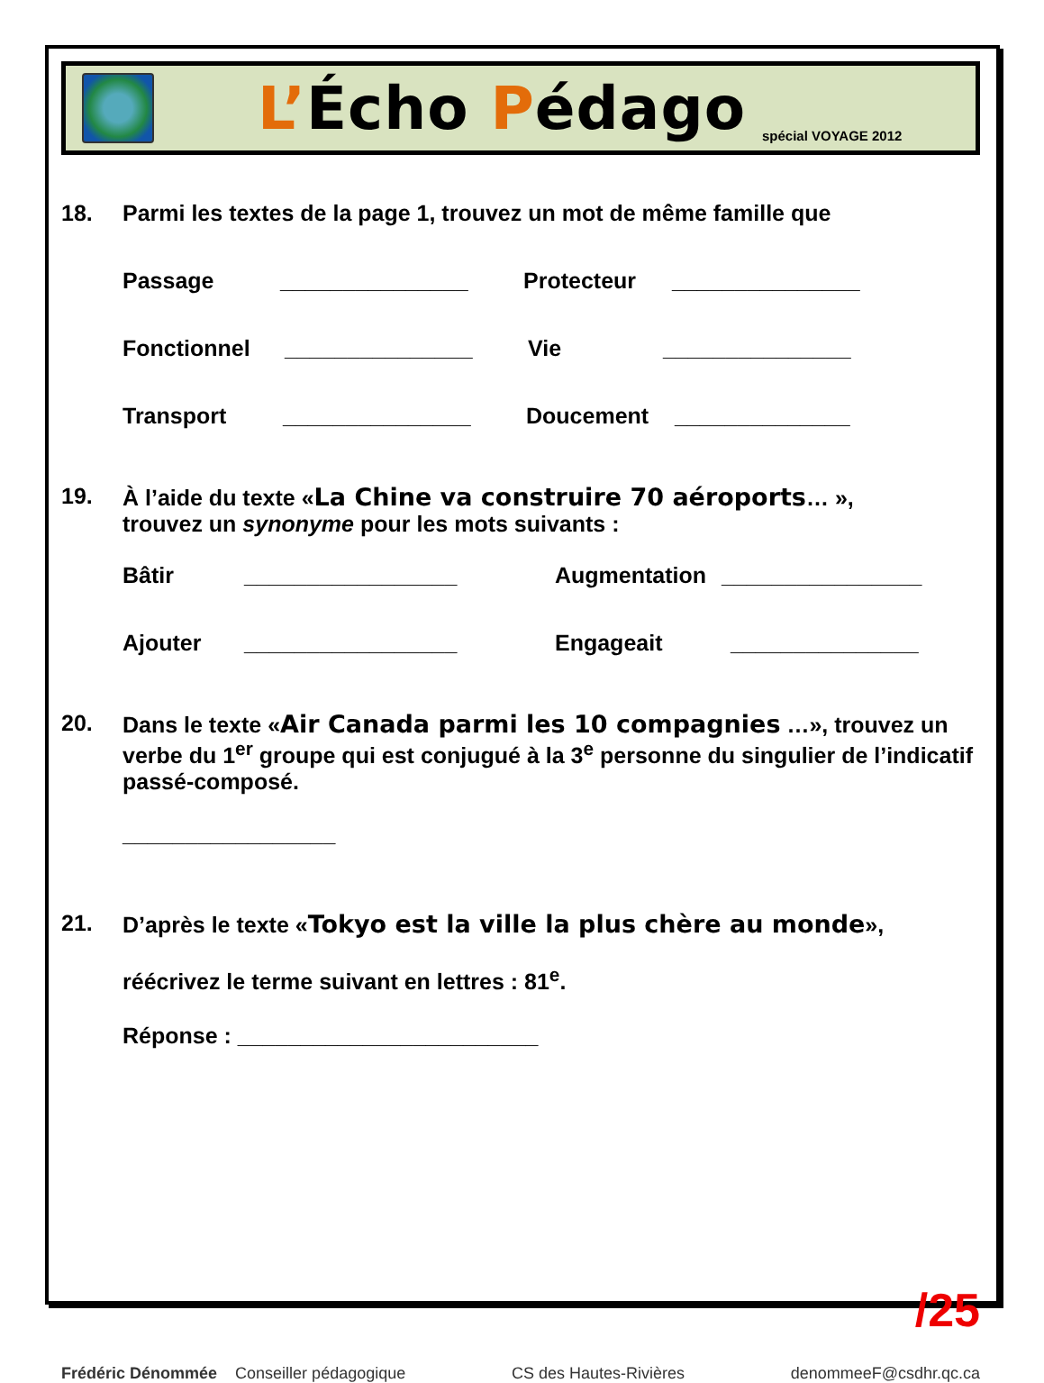L’Écho Pédago
spécial VOYAGE 2012
18. Parmi les textes de la page 1, trouvez un mot de même famille que
Passage _______________ Protecteur _______________
Fonctionnel _______________ Vie _______________
Transport _______________ Doucement ______________
19. À l’aide du texte «La Chine va construire 70 aéroports… »,
trouvez un synonyme pour les mots suivants :
Bâtir _________________ Augmentation ________________
Ajouter _________________ Engageait _______________
20. Dans le texte «Air Canada parmi les 10 compagnies …», trouvez un verbe du 1<sup>er</sup> groupe qui est conjugué à la 3<sup>e</sup> personne du singulier de l’indicatif passé-composé.
_________________
21. D’après le texte «Tokyo est la ville la plus chère au monde»,
réécrivez le terme suivant en lettres : 81<sup>e</sup>.
Réponse : ________________________
/25
Frédéric Dénommée Conseiller pédagogique CS des Hautes-Rivières denommeeF@csdhr.qc.ca